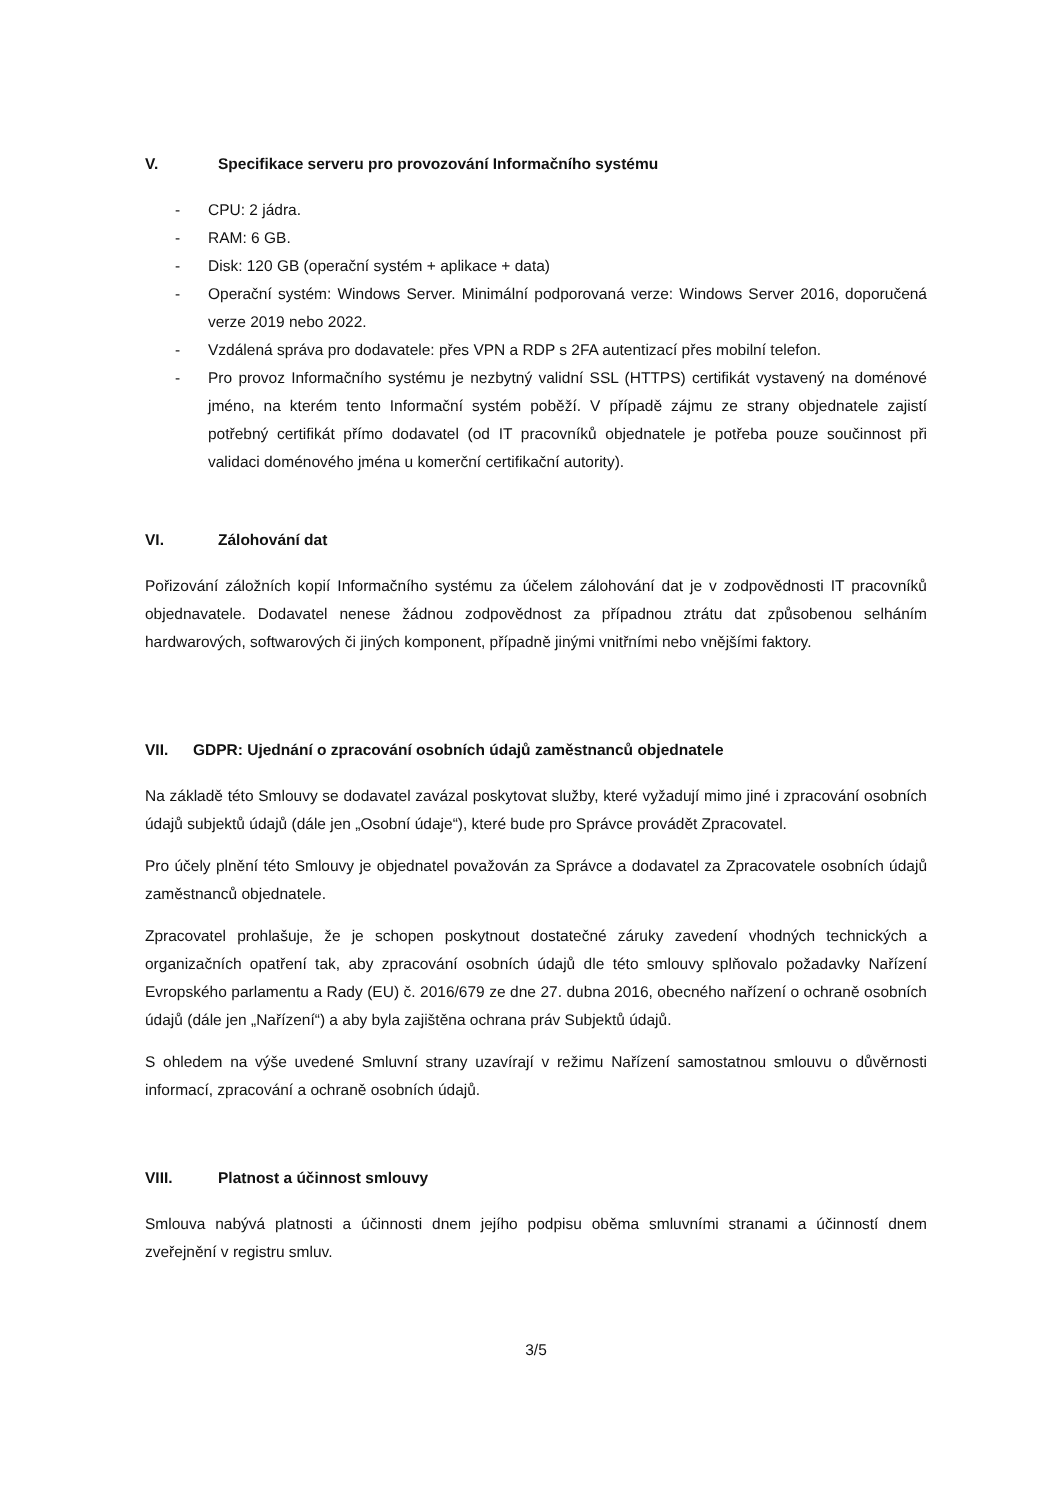V. Specifikace serveru pro provozování Informačního systému
- CPU: 2 jádra.
- RAM: 6 GB.
- Disk: 120 GB (operační systém + aplikace + data)
- Operační systém: Windows Server. Minimální podporovaná verze: Windows Server 2016, doporučená verze 2019 nebo 2022.
- Vzdálená správa pro dodavatele: přes VPN a RDP s 2FA autentizací přes mobilní telefon.
- Pro provoz Informačního systému je nezbytný validní SSL (HTTPS) certifikát vystavený na doménové jméno, na kterém tento Informační systém poběží. V případě zájmu ze strany objednatele zajistí potřebný certifikát přímo dodavatel (od IT pracovníků objednatele je potřeba pouze součinnost při validaci doménového jména u komerční certifikační autority).
VI. Zálohování dat
Pořizování záložních kopií Informačního systému za účelem zálohování dat je v zodpovědnosti IT pracovníků objednavatele. Dodavatel nenese žádnou zodpovědnost za případnou ztrátu dat způsobenou selháním hardwarových, softwarových či jiných komponent, případně jinými vnitřními nebo vnějšími faktory.
VII. GDPR: Ujednání o zpracování osobních údajů zaměstnanců objednatele
Na základě této Smlouvy se dodavatel zavázal poskytovat služby, které vyžadují mimo jiné i zpracování osobních údajů subjektů údajů (dále jen „Osobní údaje“), které bude pro Správce provádět Zpracovatel.
Pro účely plnění této Smlouvy je objednatel považován za Správce a dodavatel za Zpracovatele osobních údajů zaměstnanců objednatele.
Zpracovatel prohlašuje, že je schopen poskytnout dostatečné záruky zavedení vhodných technických a organizačních opatření tak, aby zpracování osobních údajů dle této smlouvy splňovalo požadavky Nařízení Evropského parlamentu a Rady (EU) č. 2016/679 ze dne 27. dubna 2016, obecného nařízení o ochraně osobních údajů (dále jen „Nařízení“) a aby byla zajištěna ochrana práv Subjektů údajů.
S ohledem na výše uvedené Smluvní strany uzavírají v režimu Nařízení samostatnou smlouvu o důvěrnosti informací, zpracování a ochraně osobních údajů.
VIII. Platnost a účinnost smlouvy
Smlouva nabývá platnosti a účinnosti dnem jejího podpisu oběma smluvními stranami a účinností dnem zveřejnění v registru smluv.
3/5